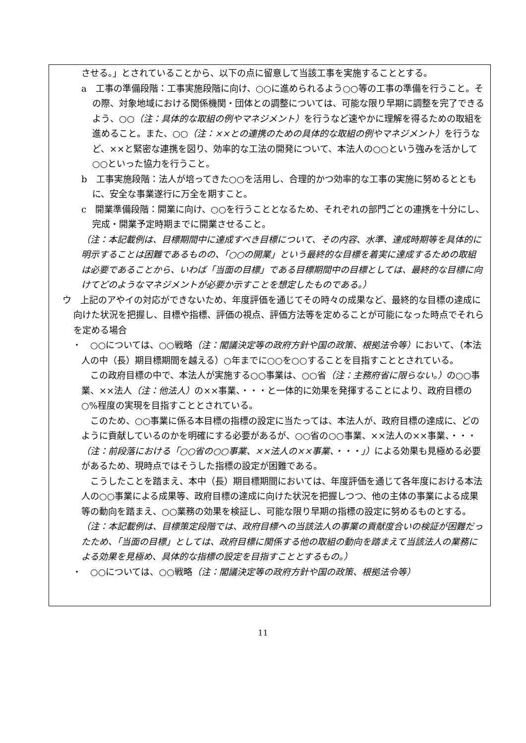させる。」とされていることから、以下の点に留意して当該工事を実施することとする。
a　工事の準備段階：工事実施段階に向け、○○に進められるよう○○等の工事の準備を行うこと。その際、対象地域における関係機関・団体との調整については、可能な限り早期に調整を完了できるよう、○○（注：具体的な取組の例やマネジメント）を行うなど速やかに理解を得るための取組を進めること。また、○○（注：××との連携のための具体的な取組の例やマネジメント）を行うなど、××と緊密な連携を図り、効率的な工法の開発について、本法人の○○という強みを活かして○○といった協力を行うこと。
b　工事実施段階：法人が培ってきた○○を活用し、合理的かつ効率的な工事の実施に努めるとともに、安全な事業遂行に万全を期すこと。
c　開業準備段階：開業に向け、○○を行うこととなるため、それぞれの部門ごとの連携を十分にし、完成・開業予定時期までに開業させること。
（注：本記載例は、目標期間中に達成すべき目標について、その内容、水準、達成時期等を具体的に明示することは困難であるものの、「○○の開業」という最終的な目標を着実に達成するための取組は必要であることから、いわば「当面の目標」である目標期間中の目標としては、最終的な目標に向けてどのようなマネジメントが必要か示すことを想定したものである。）
ウ　上記のアやイの対応ができないため、年度評価を通じてその時々の成果など、最終的な目標の達成に向けた状況を把握し、目標や指標、評価の視点、評価方法等を定めることが可能になった時点でそれらを定める場合
・　○○については、○○戦略（注：閣議決定等の政府方針や国の政策、根拠法令等）において、（本法人の中（長）期目標期間を越える）○年までに○○を○○することを目指すこととされている。
この政府目標の中で、本法人が実施する○○事業は、○○省（注：主務府省に限らない。）の○○事業、××法人（注：他法人）の××事業、・・・と一体的に効果を発揮することにより、政府目標の○%程度の実現を目指すこととされている。
このため、○○事業に係る本目標の指標の設定に当たっては、本法人が、政府目標の達成に、どのように貢献しているのかを明確にする必要があるが、○○省の○○事業、××法人の××事業、・・・（注：前段落における「○○省の○○事業、××法人の××事業、・・・」）による効果も見極める必要があるため、現時点ではそうした指標の設定が困難である。
こうしたことを踏まえ、本中（長）期目標期間においては、年度評価を通じて各年度における本法人の○○事業による成果等、政府目標の達成に向けた状況を把握しつつ、他の主体の事業による成果等の動向を踏まえ、○○業務の効果を検証し、可能な限り早期の指標の設定に努めるものとする。
（注：本記載例は、目標策定段階では、政府目標への当該法人の事業の貢献度合いの検証が困難だったため、「当面の目標」としては、政府目標に関係する他の取組の動向を踏まえて当該法人の業務による効果を見極め、具体的な指標の設定を目指すこととするもの。）
・　○○については、○○戦略（注：閣議決定等の政府方針や国の政策、根拠法令等）
11